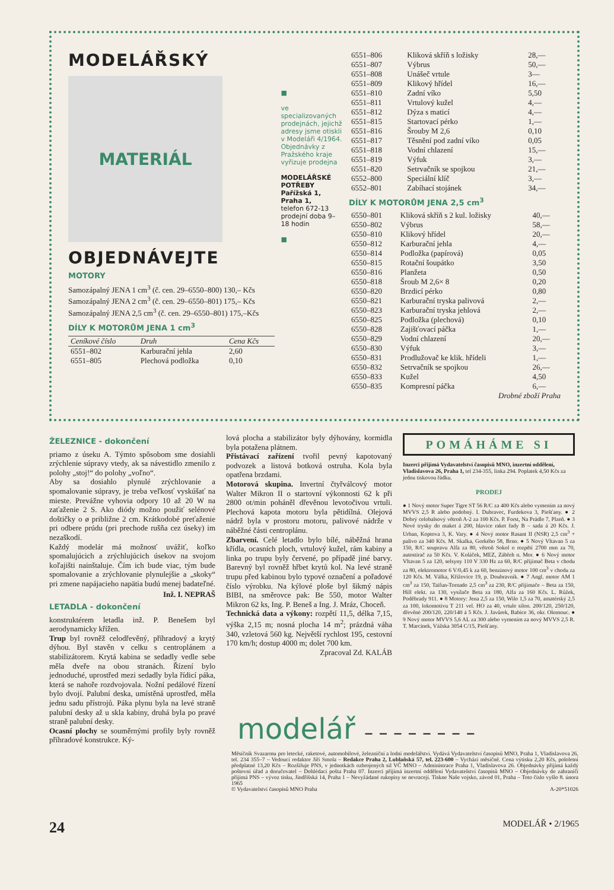MODELÁŘSKÝ
MATERIÁL
OBJEDNÁVEJTE
MOTORY
Samozápalný JENA 1 cm<sup>3</sup> (č. cen. 29–6550–800) 130,– Kčs
Samozápalný JENA 2 cm<sup>3</sup> (č. cen. 29–6550–801) 175,– Kčs
Samozápalný JENA 2,5 cm<sup>3</sup> (č. cen. 29–6550–801) 175,–Kčs
DÍLY K MOTORŮM JENA 1 cm<sup>3</sup>
| Ceníkové číslo | Druh | Cena Kčs |
| --- | --- | --- |
| 6551–802 | Karburační jehla | 2,60 |
| 6551–805 | Plechová podložka | 0,10 |
■
ve specializovaných prodejnách, jejichž adresy jsme otiskli v Modeláři 4/1964. Objednávky z Pražského kraje vyřizuje prodejna
MODELÁŘSKÉ POTŘEBY
Pařížská 1, Praha 1,
telefon 672-13
prodejní doba 9–18 hodin
■
| 6551–806 | Kliková skříň s ložisky | 28,— |
| 6551–807 | Výbrus | 50,— |
| 6551–808 | Unášeč vrtule | 3— |
| 6551–809 | Klikový hřídel | 16,— |
| 6551–810 | Zadní víko | 5,50 |
| 6551–811 | Vrtulový kužel | 4,— |
| 6551–812 | Dýza s maticí | 4,— |
| 6551–815 | Startovací pérko | 1,— |
| 6551–816 | Šrouby M 2,6 | 0,10 |
| 6551–817 | Těsnění pod zadní víko | 0,05 |
| 6551–818 | Vodní chlazení | 15,— |
| 6551–819 | Výfuk | 3,— |
| 6551–820 | Setrvačník se spojkou | 21,— |
| 6552–800 | Speciální klíč | 3,— |
| 6552–801 | Zabíhací stojánek | 34,— |
DÍLY K MOTORŮM JENA 2,5 cm<sup>3</sup>
| 6550–801 | Kliková skříň s 2 kul. ložisky | 40,— |
| 6550–802 | Výbrus | 58,— |
| 6550–810 | Klikový hřídel | 20,— |
| 6550–812 | Karburační jehla | 4,— |
| 6550–814 | Podložka (papírová) | 0,05 |
| 6550–815 | Rotační šoupátko | 3,50 |
| 6550–816 | Planžeta | 0,50 |
| 6550–818 | Šroub M 2,6× 8 | 0,20 |
| 6550–820 | Brzdicí pérko | 0,80 |
| 6550–821 | Karburační tryska palivová | 2,— |
| 6550–823 | Karburační tryska jehlová | 2,— |
| 6550–825 | Podložka (plechová) | 0,10 |
| 6550–828 | Zajišťovací páčka | 1,— |
| 6550–829 | Vodní chlazení | 20,— |
| 6550–830 | Výfuk | 3,— |
| 6550–831 | Prodlužovač ke klik. hřídeli | 1,— |
| 6550–832 | Setrvačník se spojkou | 26,— |
| 6550–833 | Kužel | 4,50 |
| 6550–835 | Kompresní páčka | 6,— |
Drobné zboží Praha
ŽELEZNICE - dokončení
priamo z úseku A. Týmto spôsobom sme dosiahli zrýchlenie súpravy vtedy, ak sa návestidlo zmenilo z polohy „stoj!“ do polohy „voľno“.
Aby sa dosiahlo plynulé zrýchlovanie a spomalovanie súpravy, je treba veľkosť vyskúšať na mieste. Prevážne vyhovia odpory 10 až 20 W na zaťaženie 2 S. Ako diódy možno použiť selénové doštičky o ø približne 2 cm. Krátkodobé preťaženie pri odbere prúdu (pri prechode rušňa cez úseky) im nezaškodí.
Každý modelár má možnosť uvážiť, koľko spomalujúcich a zrýchlujúcich úsekov na svojom koľajišti nainštaluje. Čím ich bude viac, tým bude spomalovanie a zrýchlovanie plynulejšie a „skoky“ pri zmene napájacieho napätia budú menej badateľné.
Inž. I. NEPRAŠ
LETADLA - dokončení
konstruktérem letadla inž. P. Benešem byl aerodynamicky křížen.
Trup byl rovněž celodřevěný, příhradový a krytý dýhou. Byl stavěn v celku s centroplánem a stabilizátorem. Krytá kabina se sedadly vedle sebe měla dveře na obou stranách. Řízení bylo jednoduché, uprostřed mezi sedadly byla řídicí páka, která se nahoře rozdvojovala. Nožní pedálové řízení bylo dvojí. Palubní deska, umístěná uprostřed, měla jednu sadu přístrojů. Páka plynu byla na levé straně palubní desky až u skla kabiny, druhá byla po pravé straně palubní desky.
Ocasní plochy se souměrnými profily byly rovněž příhradové konstrukce. Ký-
lová plocha a stabilizátor byly dýhovány, kormidla byla potažena plátnem.
Přistávací zařízení tvořil pevný kapotovaný podvozek a listová botková ostruha. Kola byla opatřena brzdami.
Motorová skupina. Invertní čtyřválcový motor Walter Mikron II o startovní výkonnosti 62 k při 2800 ot/min poháněl dřevěnou levotočivou vrtuli. Plechová kapota motoru byla pětidílná. Olejová nádrž byla v prostoru motoru, palivové nádrže v náběžné části centroplánu.
Zbarvení. Celé letadlo bylo bílé, náběžná hrana křídla, ocasních ploch, vrtulový kužel, rám kabiny a linka po trupu byly červené, po případě jiné barvy. Barevný byl rovněž hřbet krytů kol. Na levé straně trupu před kabinou bylo typové označení a pořadové číslo výrobku. Na kýlové ploše byl šikmý nápis BIBI, na směrovce pak: Be 550, motor Walter Mikron 62 ks, Ing. P. Beneš a Ing. J. Mráz, Choceň.
Technická data a výkony: rozpětí 11,5, délka 7,15, výška 2,15 m; nosná plocha 14 m<sup>2</sup>; prázdná váha 340, vzletová 560 kg. Největší rychlost 195, cestovní 170 km/h; dostup 4000 m; dolet 700 km.
Zpracoval Zd. KALÁB
POMÁHÁME SI
Inzerci přijímá Vydavatelství časopisů MNO, inzertní oddělení, Vladislavova 26, Praha 1, tel 234-355, linka 294. Poplatek 4,50 Kčs za jednu tiskovou řádku.
PRODEJ
● 1 Nový motor Super Tigre ST 56 R/C za 400 Kčs alebo vymením za nový MVVS 2,5 R alebo podobný. I. Dubravec, Furdekova 3, Piešťany. ● 2 Dobrý celobalsový větroň A-2 za 100 Kčs. P. Forst, Na Prádle 7, Plzeň. ● 3 Nové trysky do maket á 200, hlavice raket řady B – sada á 20 Kčs. J. Urban, Koptova 3, K. Vary. ● 4 Nový motor Rasant II (NSR) 2,5 cm<sup>3</sup> + palivo za 340 Kčs. M. Skalka, Gorkého 58, Brno. ● 5 Nový Vltavan 5 za 150, R/C soupravu Alfa za 80, větroň Sokol o rozpětí 2700 mm za 70, autostirač za 50 Kčs. V. Koláček, MEZ, Zábřeh n. Mor. ● 6 Nový motor Vltavan 5 za 120, selsyny 110 V 330 Hz za 60, R/C přijímač Beta v chodu za 80, elektromotor 6 V/0,45 k za 60, benzínový motor 100 cm<sup>3</sup> v chodu za 120 Kčs. M. Válka, Křížovice 19, p. Doubravník. ● 7 Angl. motor AM 1 cm<sup>3</sup> za 150, Taifun-Tornado 2,5 cm<sup>3</sup> za 230, R/C přijímače – Beta za 150, Hill elekt. za 130, vysílače Beta za 180, Alfa za 160 Kčs. L. Růžek, Poděbrady 911. ● 8 Motory: Jena 2,5 za 150, Wilo 1,5 za 70, amatérský 2,5 za 100, lokomotivu T 211 vel. HO za 40, vrtule silon. 200/120, 250/120, dřevěné 200/120, 220/140 á 5 Kčs. J. Javůrek, Babice 36, okr. Olomouc. ● 9 Nový motor MVVS 5,6 AL za 300 alebo vymením za nový MVVS 2,5 R. T. Marcinek, Vážska 3054 C/15, Piešťany.
modelář – – – – – – – –
Měsíčník Svazarmu pro letecké, raketové, automobilové, železniční a lodní modelářství. Vydává Vydavatelství časopisů MNO, Praha 1, Vladislavova 26, tel. 234 355–7 – Vedoucí redaktor Jiří Smola – Redakce Praha 2, Lublaňská 57, tel. 223-600 – Vychází měsíčně. Cena výtisku 2,20 Kčs, pololetní předplatné 13,20 Kčs – Rozšiřuje PNS, v jednotkách ozbrojených sil VČ MNO – Administrace Praha 1, Vladislavova 26. Objednávky přijímá každý poštovní úřad a doručovatel – Dohlédací pošta Praha 07. Inzerci přijímá inzertní oddělení Vydavatelství časopisů MNO – Objednávky do zahraničí přijímá PNS – vývoz tisku, Jindřišská 14, Praha 1 – Nevyžádané rukopisy se nevracejí. Tiskne Naše vojsko, závod 01, Praha – Toto číslo vyšlo 8. února 1965
© Vydavatelství časopisů MNO Praha A-20*51026
24 MODELÁŘ • 2/1965